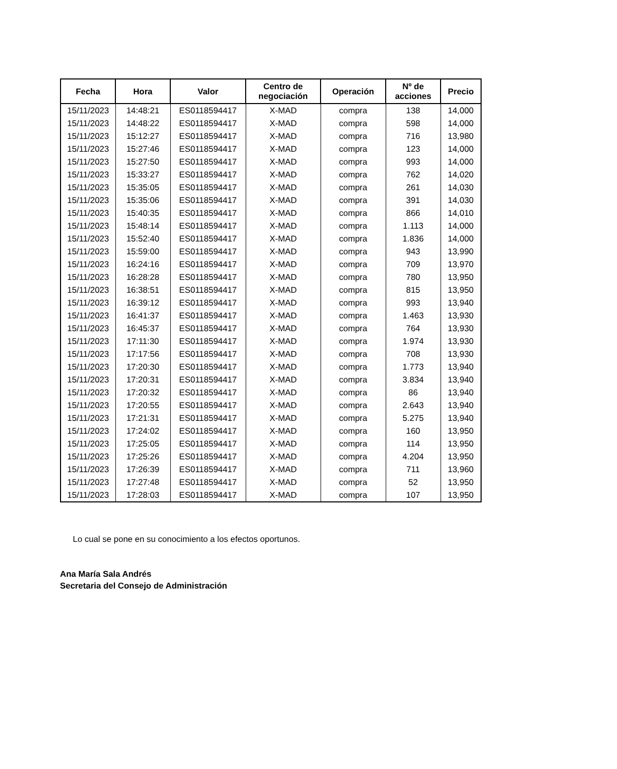| Fecha | Hora | Valor | Centro de negociación | Operación | Nº de acciones | Precio |
| --- | --- | --- | --- | --- | --- | --- |
| 15/11/2023 | 14:48:21 | ES0118594417 | X-MAD | compra | 138 | 14,000 |
| 15/11/2023 | 14:48:22 | ES0118594417 | X-MAD | compra | 598 | 14,000 |
| 15/11/2023 | 15:12:27 | ES0118594417 | X-MAD | compra | 716 | 13,980 |
| 15/11/2023 | 15:27:46 | ES0118594417 | X-MAD | compra | 123 | 14,000 |
| 15/11/2023 | 15:27:50 | ES0118594417 | X-MAD | compra | 993 | 14,000 |
| 15/11/2023 | 15:33:27 | ES0118594417 | X-MAD | compra | 762 | 14,020 |
| 15/11/2023 | 15:35:05 | ES0118594417 | X-MAD | compra | 261 | 14,030 |
| 15/11/2023 | 15:35:06 | ES0118594417 | X-MAD | compra | 391 | 14,030 |
| 15/11/2023 | 15:40:35 | ES0118594417 | X-MAD | compra | 866 | 14,010 |
| 15/11/2023 | 15:48:14 | ES0118594417 | X-MAD | compra | 1.113 | 14,000 |
| 15/11/2023 | 15:52:40 | ES0118594417 | X-MAD | compra | 1.836 | 14,000 |
| 15/11/2023 | 15:59:00 | ES0118594417 | X-MAD | compra | 943 | 13,990 |
| 15/11/2023 | 16:24:16 | ES0118594417 | X-MAD | compra | 709 | 13,970 |
| 15/11/2023 | 16:28:28 | ES0118594417 | X-MAD | compra | 780 | 13,950 |
| 15/11/2023 | 16:38:51 | ES0118594417 | X-MAD | compra | 815 | 13,950 |
| 15/11/2023 | 16:39:12 | ES0118594417 | X-MAD | compra | 993 | 13,940 |
| 15/11/2023 | 16:41:37 | ES0118594417 | X-MAD | compra | 1.463 | 13,930 |
| 15/11/2023 | 16:45:37 | ES0118594417 | X-MAD | compra | 764 | 13,930 |
| 15/11/2023 | 17:11:30 | ES0118594417 | X-MAD | compra | 1.974 | 13,930 |
| 15/11/2023 | 17:17:56 | ES0118594417 | X-MAD | compra | 708 | 13,930 |
| 15/11/2023 | 17:20:30 | ES0118594417 | X-MAD | compra | 1.773 | 13,940 |
| 15/11/2023 | 17:20:31 | ES0118594417 | X-MAD | compra | 3.834 | 13,940 |
| 15/11/2023 | 17:20:32 | ES0118594417 | X-MAD | compra | 86 | 13,940 |
| 15/11/2023 | 17:20:55 | ES0118594417 | X-MAD | compra | 2.643 | 13,940 |
| 15/11/2023 | 17:21:31 | ES0118594417 | X-MAD | compra | 5.275 | 13,940 |
| 15/11/2023 | 17:24:02 | ES0118594417 | X-MAD | compra | 160 | 13,950 |
| 15/11/2023 | 17:25:05 | ES0118594417 | X-MAD | compra | 114 | 13,950 |
| 15/11/2023 | 17:25:26 | ES0118594417 | X-MAD | compra | 4.204 | 13,950 |
| 15/11/2023 | 17:26:39 | ES0118594417 | X-MAD | compra | 711 | 13,960 |
| 15/11/2023 | 17:27:48 | ES0118594417 | X-MAD | compra | 52 | 13,950 |
| 15/11/2023 | 17:28:03 | ES0118594417 | X-MAD | compra | 107 | 13,950 |
Lo cual se pone en su conocimiento a los efectos oportunos.
Ana María Sala Andrés
Secretaria del Consejo de Administración